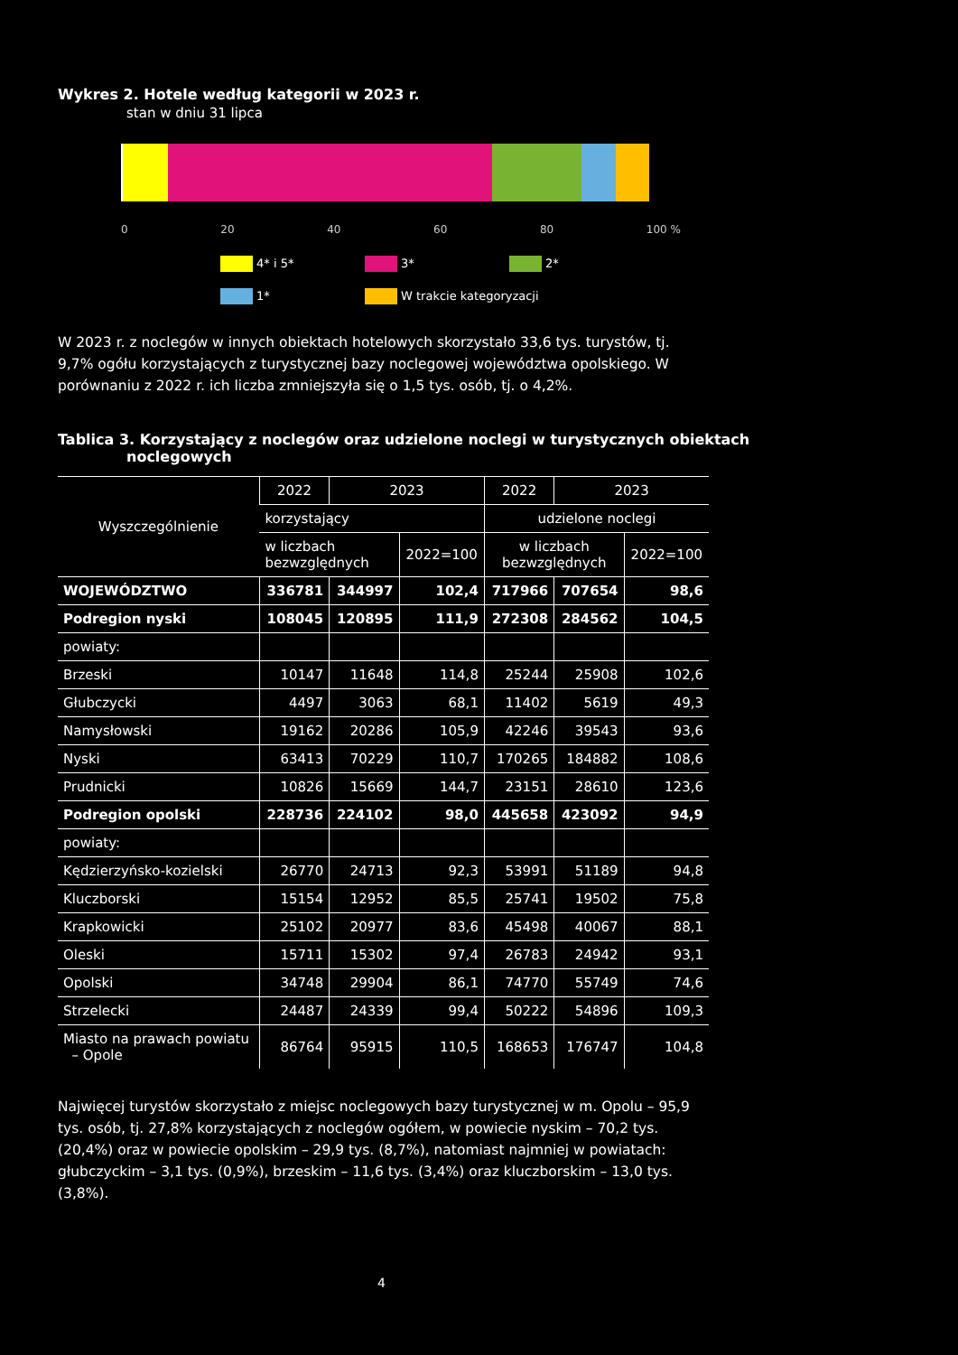Wykres 2. Hotele według kategorii w 2023 r.
stan w dniu 31 lipca
0 20 40 60 80 100 %
4* i 5* 3* 2* 1* W trakcie kategoryzacji
W 2023 r. z noclegów w innych obiektach hotelowych skorzystało 33,6 tys. turystów, tj. 9,7% ogółu korzystających z turystycznej bazy noclegowej województwa opolskiego. W porównaniu z 2022 r. ich liczba zmniejszyła się o 1,5 tys. osób, tj. o 4,2%.
Tablica 3. Korzystający z noclegów oraz udzielone noclegi w turystycznych obiektach
noclegowych
| Wyszczególnienie | 2022 | 2023 | | 2022 | 2023 | |
| --- | --- | --- | --- | --- | --- | --- |
| | korzystający | | | udzielone noclegi | | |
| | w liczbach bezwzględnych | | 2022=100 | w liczbach bezwzględnych | | 2022=100 |
| WOJEWÓDZTWO | 336781 | 344997 | 102,4 | 717966 | 707654 | 98,6 |
| Podregion nyski | 108045 | 120895 | 111,9 | 272308 | 284562 | 104,5 |
| powiaty: | | | | | | |
| Brzeski | 10147 | 11648 | 114,8 | 25244 | 25908 | 102,6 |
| Głubczycki | 4497 | 3063 | 68,1 | 11402 | 5619 | 49,3 |
| Namysłowski | 19162 | 20286 | 105,9 | 42246 | 39543 | 93,6 |
| Nyski | 63413 | 70229 | 110,7 | 170265 | 184882 | 108,6 |
| Prudnicki | 10826 | 15669 | 144,7 | 23151 | 28610 | 123,6 |
| Podregion opolski | 228736 | 224102 | 98,0 | 445658 | 423092 | 94,9 |
| powiaty: | | | | | | |
| Kędzierzyńsko-kozielski | 26770 | 24713 | 92,3 | 53991 | 51189 | 94,8 |
| Kluczborski | 15154 | 12952 | 85,5 | 25741 | 19502 | 75,8 |
| Krapkowicki | 25102 | 20977 | 83,6 | 45498 | 40067 | 88,1 |
| Oleski | 15711 | 15302 | 97,4 | 26783 | 24942 | 93,1 |
| Opolski | 34748 | 29904 | 86,1 | 74770 | 55749 | 74,6 |
| Strzelecki | 24487 | 24339 | 99,4 | 50222 | 54896 | 109,3 |
| Miasto na prawach powiatu – Opole | 86764 | 95915 | 110,5 | 168653 | 176747 | 104,8 |
Najwięcej turystów skorzystało z miejsc noclegowych bazy turystycznej w m. Opolu – 95,9 tys. osób, tj. 27,8% korzystających z noclegów ogółem, w powiecie nyskim – 70,2 tys. (20,4%) oraz w powiecie opolskim – 29,9 tys. (8,7%), natomiast najmniej w powiatach: głubczyckim – 3,1 tys. (0,9%), brzeskim – 11,6 tys. (3,4%) oraz kluczborskim – 13,0 tys. (3,8%).
4